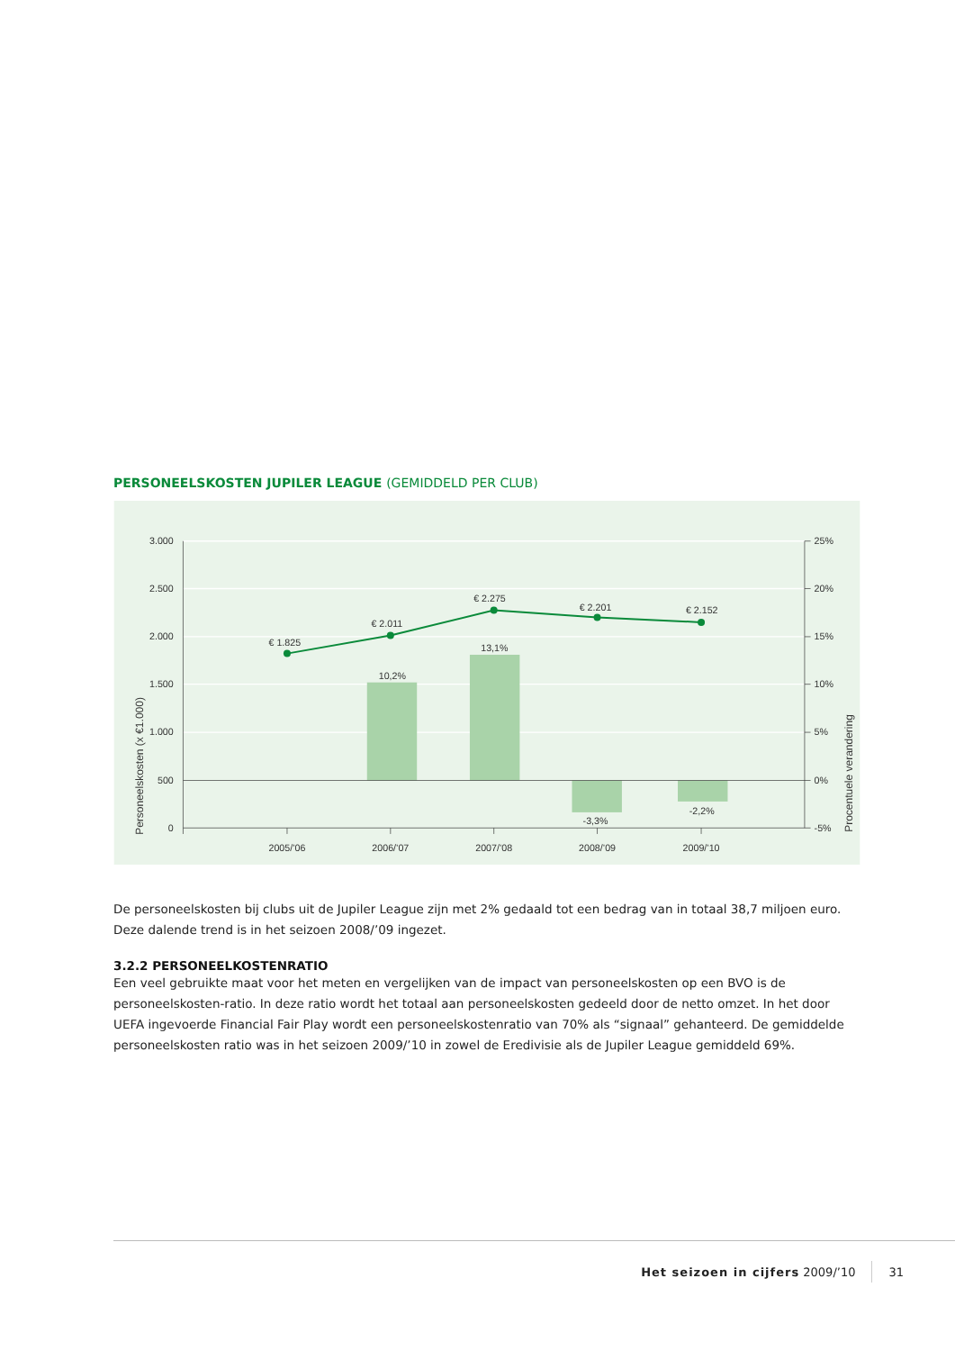PERSONEELSKOSTEN JUPILER LEAGUE (GEMIDDELD PER CLUB)
3.000
2.500
2.000
1.500
1.000
500
0
25%
20%
15%
10%
5%
0%
-5%
2005/’06
2006/’07
2007/’08
2008/’09
2009/’10
€ 1.825
€ 2.011
€ 2.275
€ 2.201
€ 2.152
10,2%
13,1%
-3,3%
-2,2%
Personeelskosten (x €1.000)
Procentuele verandering
De personeelskosten bij clubs uit de Jupiler League zijn met 2% gedaald tot een bedrag van in totaal 38,7 miljoen euro.
Deze dalende trend is in het seizoen 2008/’09 ingezet.
3.2.2 PERSONEELKOSTENRATIO
Een veel gebruikte maat voor het meten en vergelijken van de impact van personeelskosten op een BVO is de personeelskosten-ratio. In deze ratio wordt het totaal aan personeelskosten gedeeld door de netto omzet. In het door UEFA ingevoerde Financial Fair Play wordt een personeelskostenratio van 70% als “signaal” gehanteerd. De gemiddelde personeelskosten ratio was in het seizoen 2009/’10 in zowel de Eredivisie als de Jupiler League gemiddeld 69%.
Het seizoen in cijfers 2009/’10 31